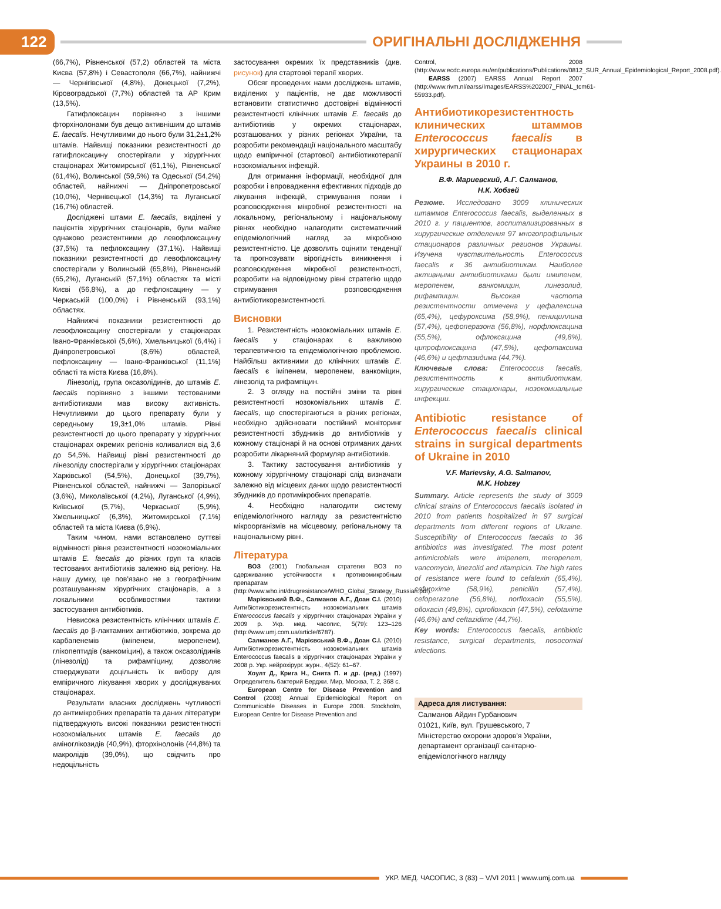122 ОРИГІНАЛЬНІ ДОСЛІДЖЕННЯ
(66,7%), Рівненської (57,2) областей та міста Києва (57,8%) і Севастополя (66,7%), найнижчі — Чернігівської (4,8%), Донецької (7,2%), Кіровоградської (7,7%) областей та АР Крим (13,5%).
Гатифлоксацин порівняно з іншими фторхінолонами був дещо активнішим до штамів E. faecalis. Нечутливими до нього були 31,2±1,2% штамів. Найвищі показники резистентності до гатифлоксацину спостерігали у хірургічних стаціонарах Житомирської (61,1%), Рівненської (61,4%), Волинської (59,5%) та Одеської (54,2%) областей, найнижчі — Дніпропетровської (10,0%), Чернівецької (14,3%) та Луганської (16,7%) областей.
Досліджені штами E. faecalis, виділені у пацієнтів хірургічних стаціонарів, були майже однаково резистентними до левофлоксацину (37,5%) та пефлоксацину (37,1%). Найвищі показники резистентності до левофлоксацину спостерігали у Волинській (65,8%), Рівненській (65,2%), Луганській (57,1%) областях та місті Києві (56,8%), а до пефлоксацину — у Черкаській (100,0%) і Рівненській (93,1%) областях.
Найнижчі показники резистентності до левофлоксацину спостерігали у стаціонарах Івано-Франківської (5,6%), Хмельницької (6,4%) і Дніпропетровської (8,6%) областей, пефлоксацину — Івано-Франківської (11,1%) області та міста Києва (16,8%).
Лінезолід, група оксазолідинів, до штамів E. faecalis порівняно з іншими тестованими антибіотиками мав високу активність. Нечутливими до цього препарату були у середньому 19,3±1,0% штамів. Рівні резистентності до цього препарату у хірургічних стаціонарах окремих регіонів коливалися від 3,6 до 54,5%. Найвищі рівні резистентності до лінезоліду спостерігали у хірургічних стаціонарах Харківської (54,5%), Донецької (39,7%), Рівненської областей, найнижчі — Запорізької (3,6%), Миколаївської (4,2%), Луганської (4,9%), Київської (5,7%), Черкаської (5,9%), Хмельницької (6,3%), Житомирської (7,1%) областей та міста Києва (6,9%).
Таким чином, нами встановлено суттєві відмінності рівня резистентності нозокоміальних штамів E. faecalis до різних груп та класів тестованих антибіотиків залежно від регіону. На нашу думку, це пов'язано не з географічним розташуванням хірургічних стаціонарів, а з локальними особливостями тактики застосування антибіотиків.
Невисока резистентність клінічних штамів E. faecalis до β-лактамних антибіотиків, зокрема до карбапенемів (іміпенем, меропенем), глікопептидів (ванкоміцин), а також оксазолідинів (лінезолід) та рифампіцину, дозволяє стверджувати доцільність їх вибору для емпіричного лікування хворих у досліджуваних стаціонарах.
Результати власних досліджень чутливості до антимікробних препаратів та даних літератури підтверджують високі показники резистентності нозокоміальних штамів E. faecalis до аміноглікозидів (40,9%), фторхінолонів (44,8%) та макролідів (39,0%), що свідчить про недоцільність
застосування окремих їх представників (див. рисунок) для стартової терапії хворих.
Обсяг проведених нами досліджень штамів, виділених у пацієнтів, не дає можливості встановити статистично достовірні відмінності резистентності клінічних штамів E. faecalis до антибіотиків у окремих стаціонарах, розташованих у різних регіонах України, та розробити рекомендації національного масштабу щодо емпіричної (стартової) антибіотикотерапії нозокоміальних інфекцій.
Для отримання інформації, необхідної для розробки і впровадження ефективних підходів до лікування інфекцій, стримування появи і розповсюдження мікробної резистентності на локальному, регіональному і національному рівнях необхідно налагодити систематичний епідеміологічний нагляд за мікробною резистентністю. Це дозволить оцінити тенденції та прогнозувати вірогідність виникнення і розповсюдження мікробної резистентності, розробити на відповідному рівні стратегію щодо стримування розповсюдження антибіотикорезистентності.
Висновки
1. Резистентність нозокоміальних штамів E. faecalis у стаціонарах є важливою терапевтичною та епідеміологічною проблемою. Найбільш активними до клінічних штамів E. faecalis є іміпенем, меропенем, ванкоміцин, лінезолід та рифампіцин.
2. З огляду на постійні зміни та рівні резистентності нозокоміальних штамів E. faecalis, що спостерігаються в різних регіонах, необхідно здійснювати постійний моніторинг резистентності збудників до антибіотиків у кожному стаціонарі й на основі отриманих даних розробити лікарняний формуляр антибіотиків.
3. Тактику застосування антибіотиків у кожному хірургічному стаціонарі слід визначати залежно від місцевих даних щодо резистентності збудників до протимікробних препаратів.
4. Необхідно налагодити систему епідеміологічного нагляду за резистентністю мікроорганізмів на місцевому, регіональному та національному рівні.
Література
ВОЗ (2001) Глобальная стратегия ВОЗ по сдерживанию устойчивости к противомикробным препаратам (http://www.who.int/drugresistance/WHO_Global_Strategy_Russian.pdf).
Марієвський В.Ф., Салманов А.Г., Доан С.І. (2010) Антибіотикорезистентність нозокоміальних штамів Enterococcus faecalis у хірургічних стаціонарах України у 2009 р. Укр. мед. часопис, 5(79): 123–126 (http://www.umj.com.ua/article/6787).
Салманов А.Г., Марієвський В.Ф., Доан С.І. (2010) Антибіотикорезистентність нозокоміальних штамів Enterococcus faecalis в хірургічних стаціонарах України у 2008 р. Укр. нейрохірург. журн., 4(52): 61–67.
Хоулт Д., Крига Н., Снита П. и др. (ред.) (1997) Определитель бактерий Берджи. Мир, Москва, Т. 2, 368 с.
European Centre for Disease Prevention and Control (2008) Annual Epidemiological Report on Communicable Diseases in Europe 2008. Stockholm, European Centre for Disease Prevention and
Control, 2008 (http://www.ecdc.europa.eu/en/publications/Publications/0812_SUR_Annual_Epidemiological_Report_2008.pdf).
EARSS (2007) EARSS Annual Report 2007 (http://www.rivm.nl/earss/Images/EARSS%202007_FINAL_tcm61-55933.pdf).
Антибиотикорезистентность клинических штаммов Enterococcus faecalis в хирургических стационарах Украины в 2010 г.
В.Ф. Мариевский, А.Г. Салманов,
Н.К. Хобзей
Резюме. Исследовано 3009 клинических штаммов Enterococcus faecalis, выделенных в 2010 г. у пациентов, госпитализированных в хирургические отделения 97 многопрофильных стационаров различных регионов Украины. Изучена чувствительность Enterococcus faecalis к 36 антибиотикам. Наиболее активными антибиотиками были имипенем, меропенем, ванкомицин, линезолид, рифампицин. Высокая частота резистентности отмечена у цефалексина (65,4%), цефуроксима (58,9%), пенициллина (57,4%), цефоперазона (56,8%), норфлоксацина (55,5%), офлоксацина (49,8%), ципрофлоксацина (47,5%), цефотаксима (46,6%) и цефтазидима (44,7%).
Ключевые слова: Enterococcus faecalis, резистентность к антибиотикам, хирургические стационары, нозокомиальные инфекции.
Antibiotic resistance of Enterococcus faecalis clinical strains in surgical departments of Ukraine in 2010
V.F. Marievsky, A.G. Salmanov,
M.K. Hobzey
Summary. Article represents the study of 3009 clinical strains of Enterococcus faecalis isolated in 2010 from patients hospitalized in 97 surgical departments from different regions of Ukraine. Susceptibility of Enterococcus faecalis to 36 antibiotics was investigated. The most potent antimicrobials were imipenem, meropenem, vancomycin, linezolid and rifampicin. The high rates of resistance were found to cefalexin (65,4%), cefuroxime (58,9%), penicillin (57,4%), cefoperazone (56,8%), norfloxacin (55,5%), ofloxacin (49,8%), ciprofloxacin (47,5%), cefotaxime (46,6%) and ceftazidime (44,7%).
Key words: Enterococcus faecalis, antibiotic resistance, surgical departments, nosocomial infections.
Адреса для листування:
Салманов Айдин Гурбанович
01021, Київ, вул. Грушевського, 7
Міністерство охорони здоров'я України,
департамент організації санітарно-епідеміологічного нагляду
УКР. МЕД. ЧАСОПИС, 3 (83) – V/VI 2011 | www.umj.com.ua